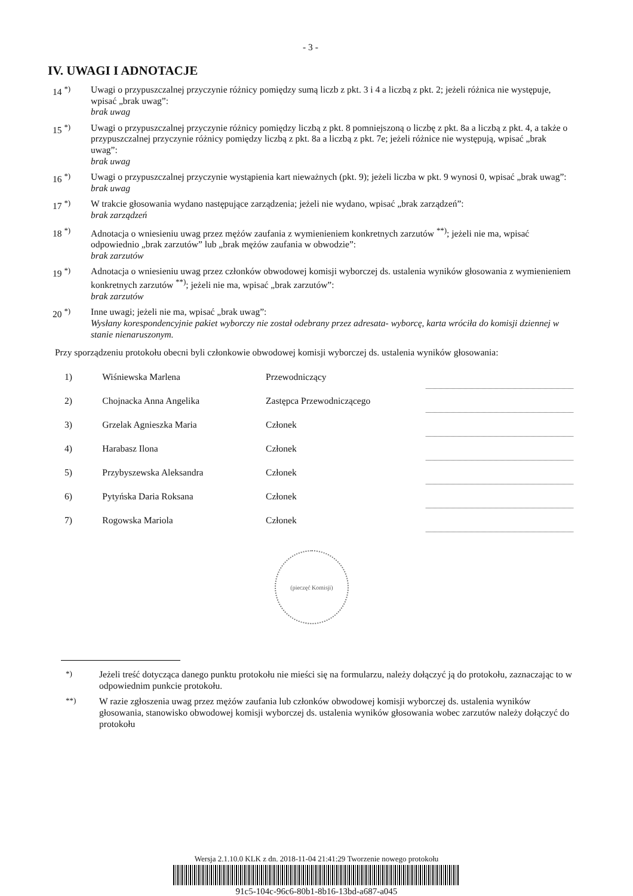- 3 -
IV. UWAGI I ADNOTACJE
14 <sup>*)</sup> Uwagi o przypuszczalnej przyczynie różnicy pomiędzy sumą liczb z pkt. 3 i 4 a liczbą z pkt. 2; jeżeli różnica nie występuje, wpisać „brak uwag”:
brak uwag
15 <sup>*)</sup> Uwagi o przypuszczalnej przyczynie różnicy pomiędzy liczbą z pkt. 8 pomniejszoną o liczbę z pkt. 8a a liczbą z pkt. 4, a także o przypuszczalnej przyczynie różnicy pomiędzy liczbą z pkt. 8a a liczbą z pkt. 7e; jeżeli różnice nie występują, wpisać „brak uwag”:
brak uwag
16 <sup>*)</sup> Uwagi o przypuszczalnej przyczynie wystąpienia kart nieważnych (pkt. 9); jeżeli liczba w pkt. 9 wynosi 0, wpisać „brak uwag”:
brak uwag
17 <sup>*)</sup> W trakcie głosowania wydano następujące zarządzenia; jeżeli nie wydano, wpisać „brak zarządzeń”:
brak zarządzeń
18 <sup>*)</sup> Adnotacja o wniesieniu uwag przez mężów zaufania z wymienieniem konkretnych zarzutów <sup>**)</sup>; jeżeli nie ma, wpisać odpowiednio „brak zarzutów” lub „brak mężów zaufania w obwodzie”:
brak zarzutów
19 <sup>*)</sup> Adnotacja o wniesieniu uwag przez członków obwodowej komisji wyborczej ds. ustalenia wyników głosowania z wymienieniem konkretnych zarzutów <sup>**)</sup>; jeżeli nie ma, wpisać „brak zarzutów”:
brak zarzutów
20 <sup>*)</sup> Inne uwagi; jeżeli nie ma, wpisać „brak uwag”:
Wysłany korespondencyjnie pakiet wyborczy nie został odebrany przez adresata- wyborcę, karta wróciła do komisji dziennej w stanie nienaruszonym.
Przy sporządzeniu protokołu obecni byli członkowie obwodowej komisji wyborczej ds. ustalenia wyników głosowania:
| 1) | Wiśniewska Marlena | Przewodniczący | |
| 2) | Chojnacka Anna Angelika | Zastępca Przewodniczącego | |
| 3) | Grzelak Agnieszka Maria | Członek | |
| 4) | Harabasz Ilona | Członek | |
| 5) | Przybyszewska Aleksandra | Członek | |
| 6) | Pytyńska Daria Roksana | Członek | |
| 7) | Rogowska Mariola | Członek | |
(pieczęć Komisji)
<sup>*)</sup> Jeżeli treść dotycząca danego punktu protokołu nie mieści się na formularzu, należy dołączyć ją do protokołu, zaznaczając to w odpowiednim punkcie protokołu.
<sup>**)</sup> W razie zgłoszenia uwag przez mężów zaufania lub członków obwodowej komisji wyborczej ds. ustalenia wyników głosowania, stanowisko obwodowej komisji wyborczej ds. ustalenia wyników głosowania wobec zarzutów należy dołączyć do protokołu
Wersja 2.1.10.0 KLK z dn. 2018-11-04 21:41:29 Tworzenie nowego protokołu
91c5-104c-96c6-80b1-8b16-13bd-a687-a045